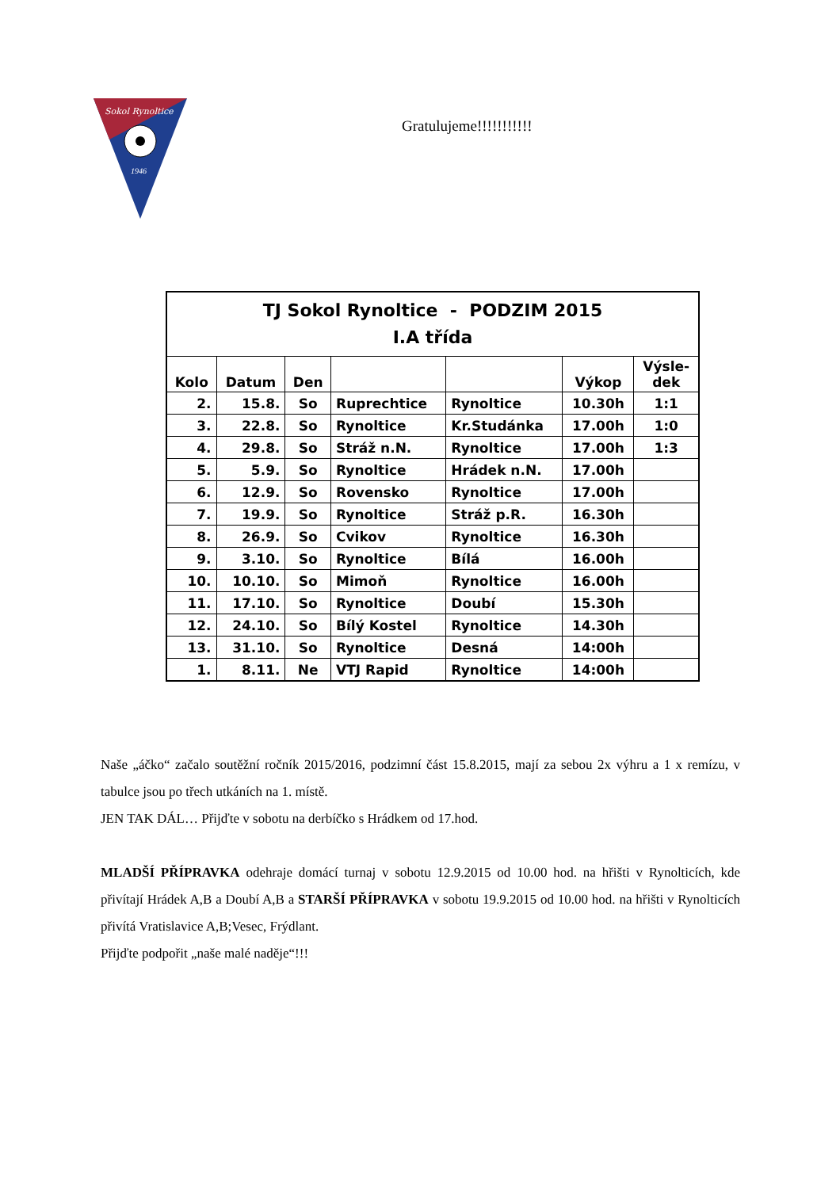Sokol Rynoltice
1946
Gratulujeme!!!!!!!!!!!
| TJ Sokol Rynoltice - PODZIM 2015 I.A třída | | | | | | |
| Kolo | Datum | Den | | | Výkop | Výsle- dek |
| 2. | 15.8. | So | Ruprechtice | Rynoltice | 10.30h | 1:1 |
| 3. | 22.8. | So | Rynoltice | Kr.Studánka | 17.00h | 1:0 |
| 4. | 29.8. | So | Stráž n.N. | Rynoltice | 17.00h | 1:3 |
| 5. | 5.9. | So | Rynoltice | Hrádek n.N. | 17.00h | |
| 6. | 12.9. | So | Rovensko | Rynoltice | 17.00h | |
| 7. | 19.9. | So | Rynoltice | Stráž p.R. | 16.30h | |
| 8. | 26.9. | So | Cvikov | Rynoltice | 16.30h | |
| 9. | 3.10. | So | Rynoltice | Bílá | 16.00h | |
| 10. | 10.10. | So | Mimoň | Rynoltice | 16.00h | |
| 11. | 17.10. | So | Rynoltice | Doubí | 15.30h | |
| 12. | 24.10. | So | Bílý Kostel | Rynoltice | 14.30h | |
| 13. | 31.10. | So | Rynoltice | Desná | 14:00h | |
| 1. | 8.11. | Ne | VTJ Rapid | Rynoltice | 14:00h | |
Naše „áčko“ začalo soutěžní ročník 2015/2016, podzimní část 15.8.2015, mají za sebou 2x výhru a 1 x remízu, v tabulce jsou po třech utkáních na 1. místě.
JEN TAK DÁL… Přijďte v sobotu na derbíčko s Hrádkem od 17.hod.
MLADŠÍ PŘÍPRAVKA odehraje domácí turnaj v sobotu 12.9.2015 od 10.00 hod. na hřišti v Rynolticích, kde přivítají Hrádek A,B a Doubí A,B a STARŠÍ PŘÍPRAVKA v sobotu 19.9.2015 od 10.00 hod. na hřišti v Rynolticích přivítá Vratislavice A,B;Vesec, Frýdlant.
Přijďte podpořit „naše malé naděje“!!!